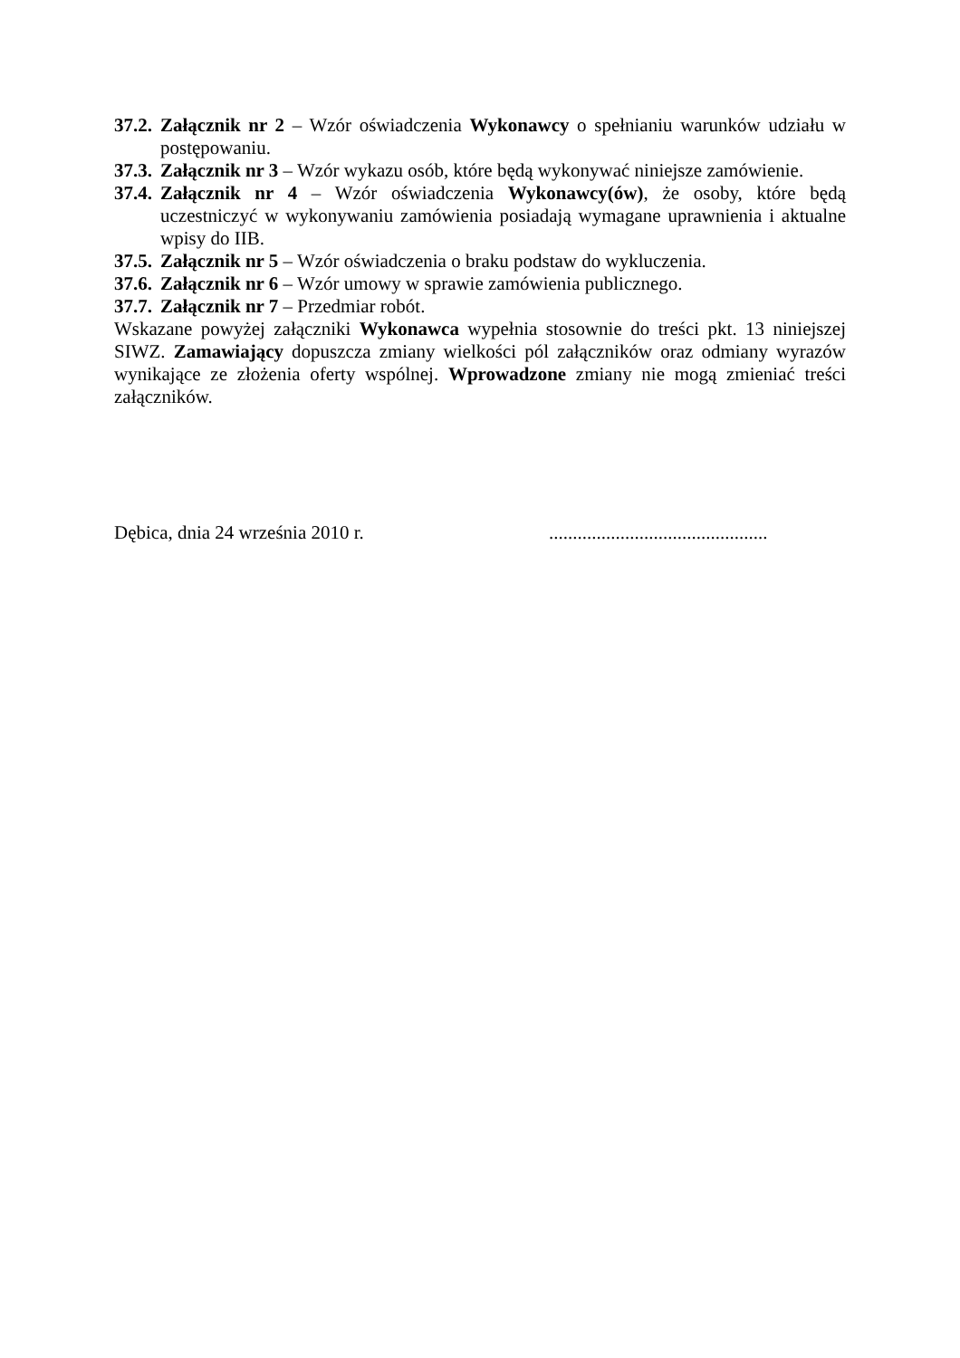37.2. Załącznik nr 2 – Wzór oświadczenia Wykonawcy o spełnianiu warunków udziału w postępowaniu.
37.3. Załącznik nr 3 – Wzór wykazu osób, które będą wykonywać niniejsze zamówienie.
37.4. Załącznik nr 4 – Wzór oświadczenia Wykonawcy(ów), że osoby, które będą uczestniczyć w wykonywaniu zamówienia posiadają wymagane uprawnienia i aktualne wpisy do IIB.
37.5. Załącznik nr 5 – Wzór oświadczenia o braku podstaw do wykluczenia.
37.6. Załącznik nr 6 – Wzór umowy w sprawie zamówienia publicznego.
37.7. Załącznik nr 7 – Przedmiar robót.
Wskazane powyżej załączniki Wykonawca wypełnia stosownie do treści pkt. 13 niniejszej SIWZ. Zamawiający dopuszcza zmiany wielkości pól załączników oraz odmiany wyrazów wynikające ze złożenia oferty wspólnej. Wprowadzone zmiany nie mogą zmieniać treści załączników.
Dębica, dnia 24 września 2010 r. ..............................................